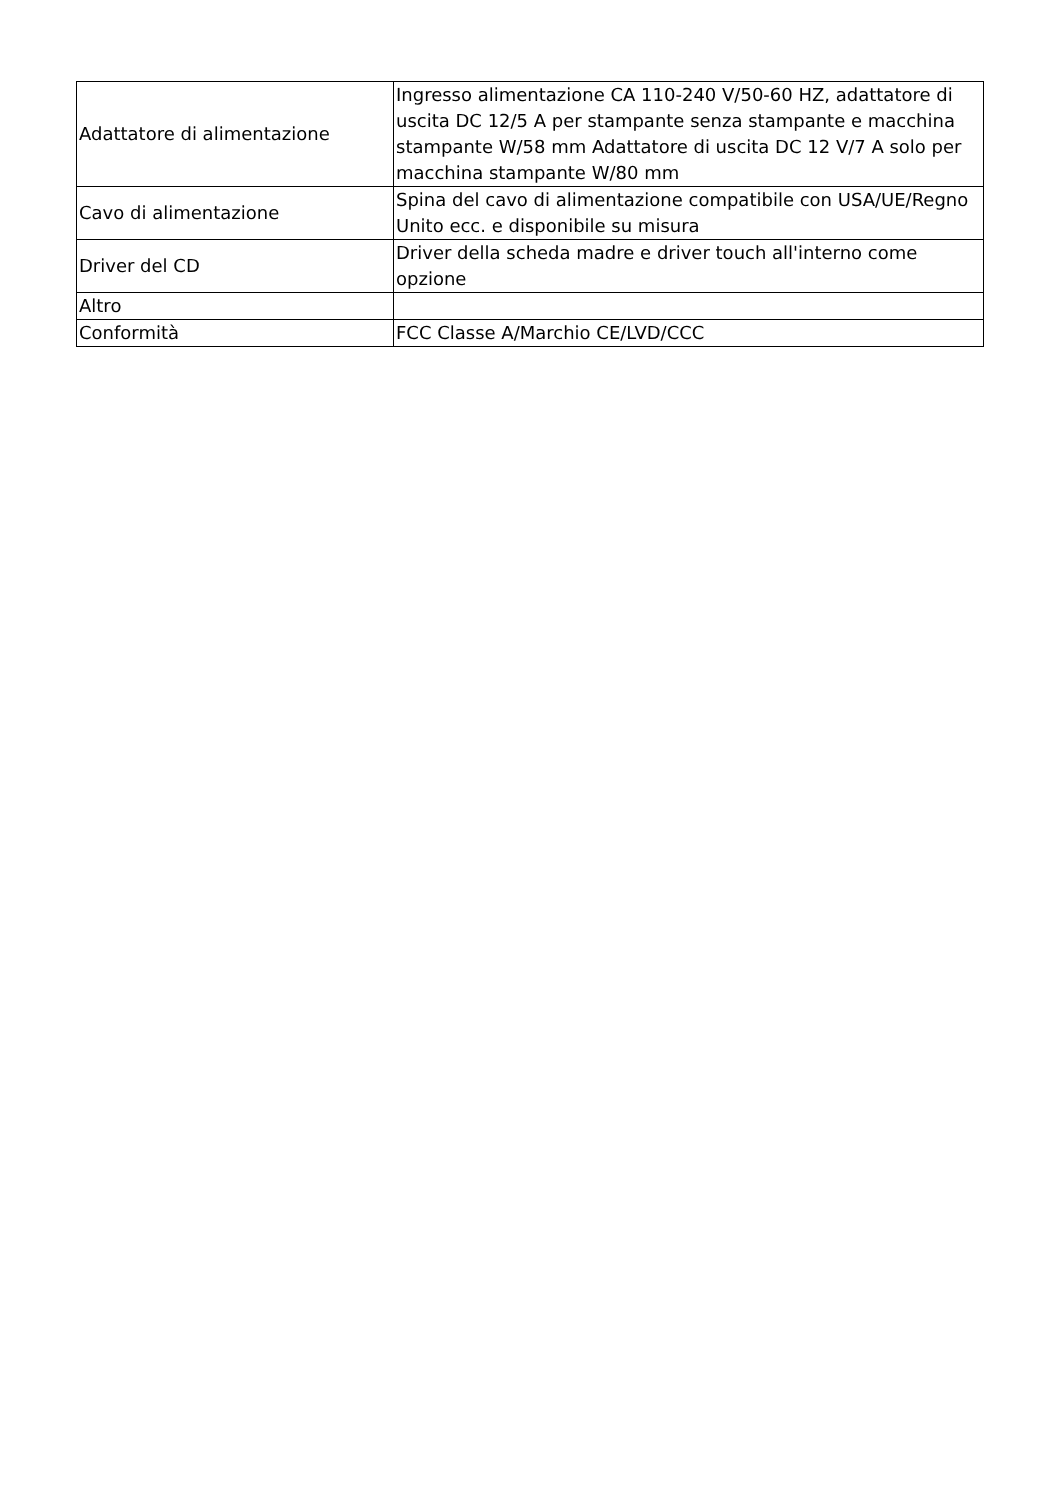| Adattatore di alimentazione | Ingresso alimentazione CA 110-240 V/50-60 HZ, adattatore di uscita DC 12/5 A per stampante senza stampante e macchina stampante W/58 mm Adattatore di uscita DC 12 V/7 A solo per macchina stampante W/80 mm |
| Cavo di alimentazione | Spina del cavo di alimentazione compatibile con USA/UE/Regno Unito ecc. e disponibile su misura |
| Driver del CD | Driver della scheda madre e driver touch all'interno come opzione |
| Altro | |
| Conformità | FCC Classe A/Marchio CE/LVD/CCC |